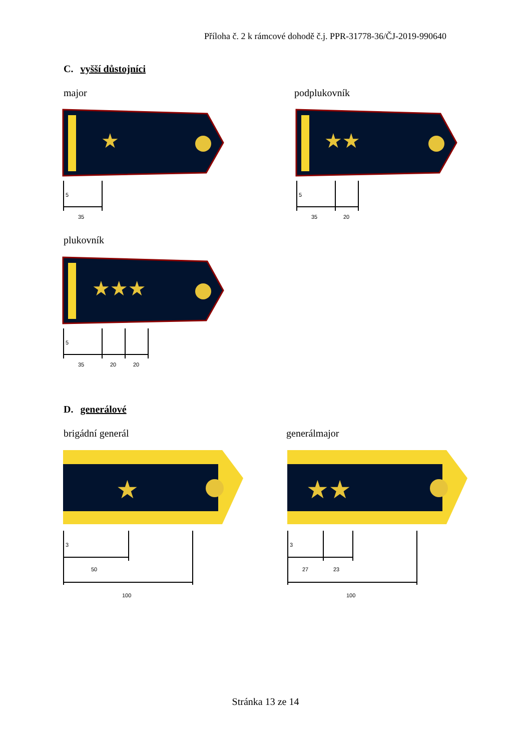Příloha č. 2 k rámcové dohodě č.j. PPR-31778-36/ČJ-2019-990640
C. vyšší důstojníci
major podplukovník
★
35
5
★★
35
20
5
plukovník
★★★
35
20
20
5
D. generálové
brigádní generál generálmajor
★
3
50
100
★★
3
27
23
100
Stránka 13 ze 14